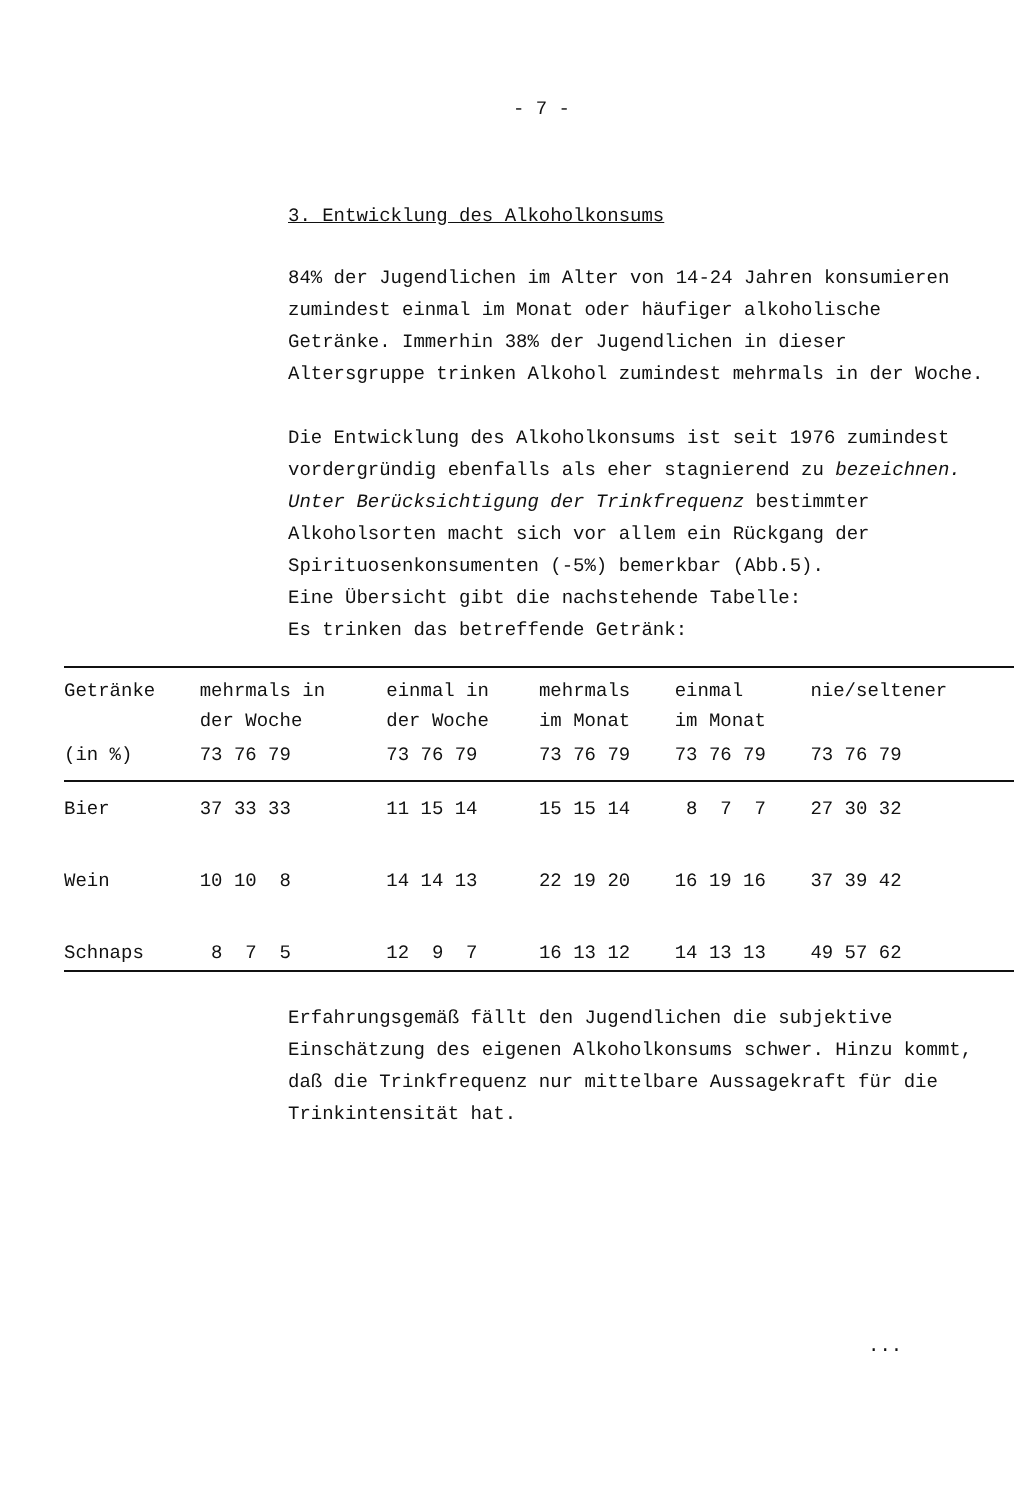- 7 -
3. Entwicklung des Alkoholkonsums
84% der Jugendlichen im Alter von 14-24 Jahren konsumieren zumindest einmal im Monat oder häufiger alkoholische Getränke. Immerhin 38% der Jugendlichen in dieser Altersgruppe trinken Alkohol zumindest mehrmals in der Woche.
Die Entwicklung des Alkoholkonsums ist seit 1976 zumindest vordergründig ebenfalls als eher stagnierend zu bezeichnen. Unter Berücksichtigung der Trinkfrequenz bestimmter Alkoholsorten macht sich vor allem ein Rückgang der Spirituosenkonsumenten (-5%) bemerkbar (Abb.5).
Eine Übersicht gibt die nachstehende Tabelle:
Es trinken das betreffende Getränk:
| Getränke | mehrmals in der Woche | einmal in der Woche | mehrmals im Monat | einmal im Monat | nie/seltener |
| --- | --- | --- | --- | --- | --- |
| (in %) | 73 76 79 | 73 76 79 | 73 76 79 | 73 76 79 | 73 76 79 |
| Bier | 37 33 33 | 11 15 14 | 15 15 14 | 8 7 7 | 27 30 32 |
| Wein | 10 10 8 | 14 14 13 | 22 19 20 | 16 19 16 | 37 39 42 |
| Schnaps | 8 7 5 | 12 9 7 | 16 13 12 | 14 13 13 | 49 57 62 |
Erfahrungsgemäß fällt den Jugendlichen die subjektive Einschätzung des eigenen Alkoholkonsums schwer. Hinzu kommt, daß die Trinkfrequenz nur mittelbare Aussagekraft für die Trinkintensität hat.
...